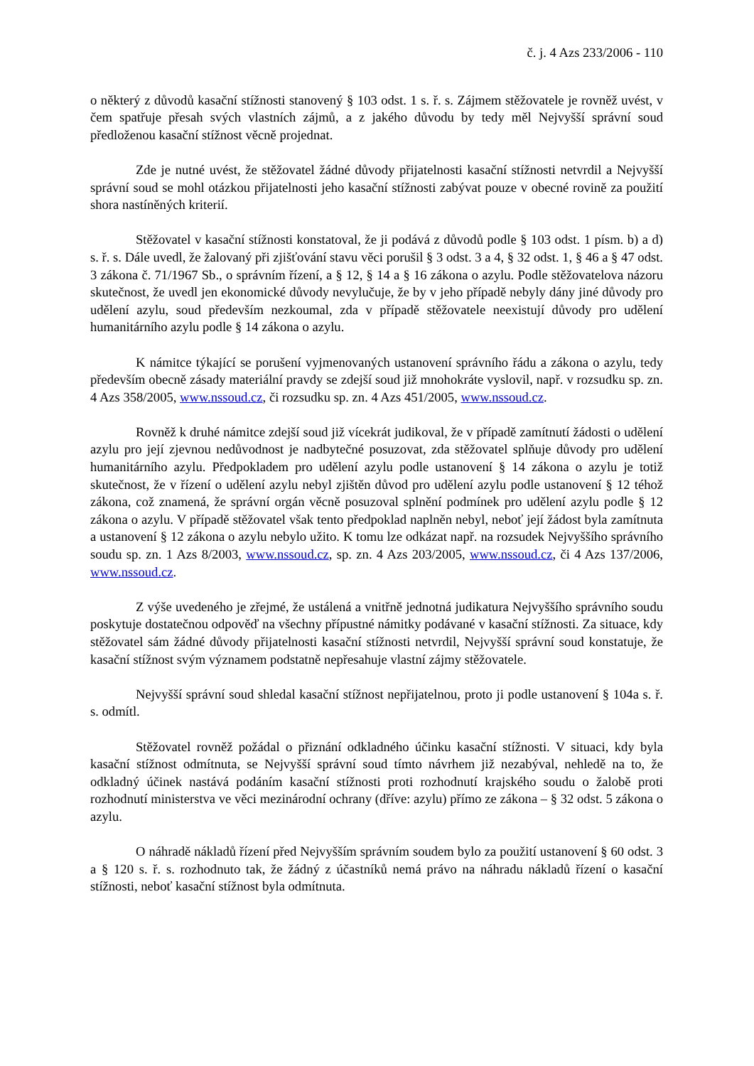č. j. 4 Azs 233/2006 - 110
o některý z důvodů kasační stížnosti stanovený § 103 odst. 1 s. ř. s. Zájmem stěžovatele je rovněž uvést, v čem spatřuje přesah svých vlastních zájmů, a z jakého důvodu by tedy měl Nejvyšší správní soud předloženou kasační stížnost věcně projednat.
Zde je nutné uvést, že stěžovatel žádné důvody přijatelnosti kasační stížnosti netvrdil a Nejvyšší správní soud se mohl otázkou přijatelnosti jeho kasační stížnosti zabývat pouze v obecné rovině za použití shora nastíněných kriterií.
Stěžovatel v kasační stížnosti konstatoval, že ji podává z důvodů podle § 103 odst. 1 písm. b) a d) s. ř. s. Dále uvedl, že žalovaný při zjišťování stavu věci porušil § 3 odst. 3 a 4, § 32 odst. 1, § 46 a § 47 odst. 3 zákona č. 71/1967 Sb., o správním řízení, a § 12, § 14 a § 16 zákona o azylu. Podle stěžovatelova názoru skutečnost, že uvedl jen ekonomické důvody nevylučuje, že by v jeho případě nebyly dány jiné důvody pro udělení azylu, soud především nezkoumal, zda v případě stěžovatele neexistují důvody pro udělení humanitárního azylu podle § 14 zákona o azylu.
K námitce týkající se porušení vyjmenovaných ustanovení správního řádu a zákona o azylu, tedy především obecně zásady materiální pravdy se zdejší soud již mnohokráte vyslovil, např. v rozsudku sp. zn. 4 Azs 358/2005, www.nssoud.cz, či rozsudku sp. zn. 4 Azs 451/2005, www.nssoud.cz.
Rovněž k druhé námitce zdejší soud již vícekrát judikoval, že v případě zamítnutí žádosti o udělení azylu pro její zjevnou nedůvodnost je nadbytečné posuzovat, zda stěžovatel splňuje důvody pro udělení humanitárního azylu. Předpokladem pro udělení azylu podle ustanovení § 14 zákona o azylu je totiž skutečnost, že v řízení o udělení azylu nebyl zjištěn důvod pro udělení azylu podle ustanovení § 12 téhož zákona, což znamená, že správní orgán věcně posuzoval splnění podmínek pro udělení azylu podle § 12 zákona o azylu. V případě stěžovatel však tento předpoklad naplněn nebyl, neboť její žádost byla zamítnuta a ustanovení § 12 zákona o azylu nebylo užito. K tomu lze odkázat např. na rozsudek Nejvyššího správního soudu sp. zn. 1 Azs 8/2003, www.nssoud.cz, sp. zn. 4 Azs 203/2005, www.nssoud.cz, či 4 Azs 137/2006, www.nssoud.cz.
Z výše uvedeného je zřejmé, že ustálená a vnitřně jednotná judikatura Nejvyššího správního soudu poskytuje dostatečnou odpověď na všechny přípustné námitky podávané v kasační stížnosti. Za situace, kdy stěžovatel sám žádné důvody přijatelnosti kasační stížnosti netvrdil, Nejvyšší správní soud konstatuje, že kasační stížnost svým významem podstatně nepřesahuje vlastní zájmy stěžovatele.
Nejvyšší správní soud shledal kasační stížnost nepřijatelnou, proto ji podle ustanovení § 104a s. ř. s. odmítl.
Stěžovatel rovněž požádal o přiznání odkladného účinku kasační stížnosti. V situaci, kdy byla kasační stížnost odmítnuta, se Nejvyšší správní soud tímto návrhem již nezabýval, nehledě na to, že odkladný účinek nastává podáním kasační stížnosti proti rozhodnutí krajského soudu o žalobě proti rozhodnutí ministerstva ve věci mezinárodní ochrany (dříve: azylu) přímo ze zákona – § 32 odst. 5 zákona o azylu.
O náhradě nákladů řízení před Nejvyšším správním soudem bylo za použití ustanovení § 60 odst. 3 a § 120 s. ř. s. rozhodnuto tak, že žádný z účastníků nemá právo na náhradu nákladů řízení o kasační stížnosti, neboť kasační stížnost byla odmítnuta.